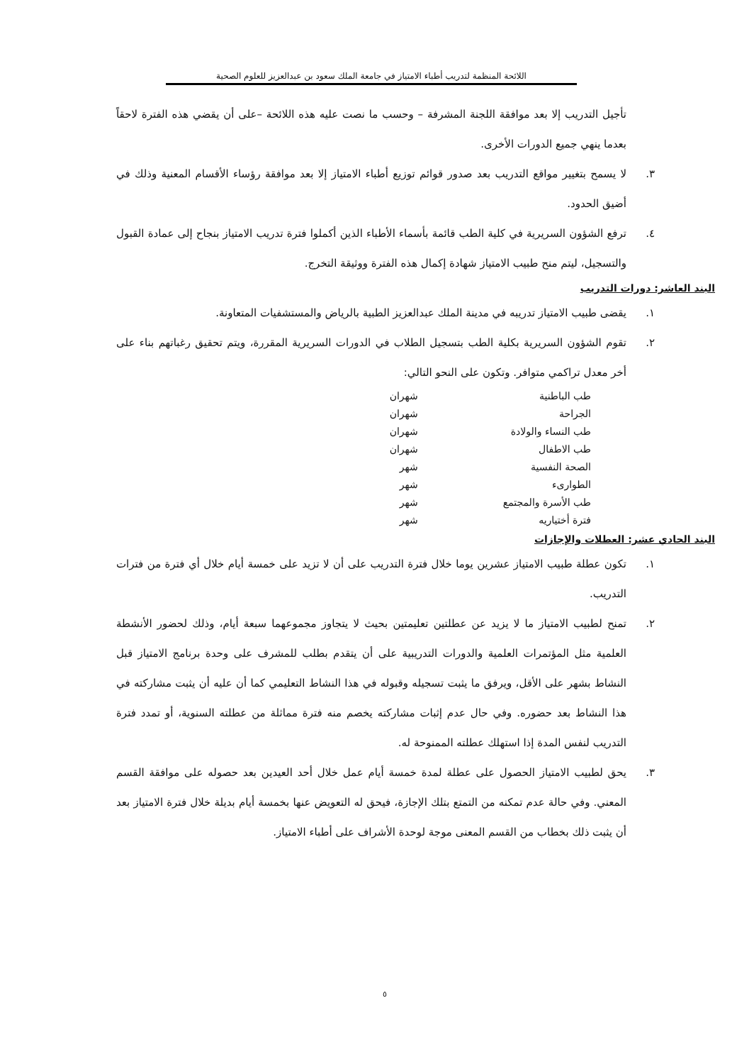اللائحة المنظمة لتدريب أطباء الامتياز في جامعة الملك سعود بن عبدالعزيز للعلوم الصحية
تأجيل التدريب إلا بعد موافقة اللجنة المشرفة – وحسب ما نصت عليه هذه اللائحة –على أن يقضي هذه الفترة لاحقاً بعدما ينهي جميع الدورات الأخرى.
٣. لا يسمح بتغيير مواقع التدريب بعد صدور قوائم توزيع أطباء الامتياز إلا بعد موافقة رؤساء الأقسام المعنية وذلك في أضيق الحدود.
٤. ترفع الشؤون السريرية في كلية الطب قائمة بأسماء الأطباء الذين أكملوا فترة تدريب الامتياز بنجاح إلى عمادة القبول والتسجيل، ليتم منح طبيب الامتياز شهادة إكمال هذه الفترة ووثيقة التخرج.
البند العاشر: دورات التدريب
١. يقضى طبيب الامتياز تدريبه في مدينة الملك عبدالعزيز الطبية بالرياض والمستشفيات المتعاونة.
٢. تقوم الشؤون السريرية بكلية الطب بتسجيل الطلاب في الدورات السريرية المقررة، ويتم تحقيق رغباتهم بناء على أخر معدل تراكمي متوافر. وتكون على النحو التالي:
| طب الباطنية | شهران |
| الجراحة | شهران |
| طب النساء والولادة | شهران |
| طب الاطفال | شهران |
| الصحة النفسية | شهر |
| الطوارىء | شهر |
| طب الأسرة والمجتمع | شهر |
| فترة أختياريه | شهر |
البند الحادي عشر: العطلات والإجازات
١. تكون عطلة طبيب الامتياز عشرين يوما خلال فترة التدريب على أن لا تزيد على خمسة أيام خلال أي فترة من فترات التدريب.
٢. تمنح لطبيب الامتياز ما لا يزيد عن عطلتين تعليمتين بحيث لا يتجاوز مجموعهما سبعة أيام، وذلك لحضور الأنشطة العلمية مثل المؤتمرات العلمية والدورات التدريبية على أن يتقدم بطلب للمشرف على وحدة برنامج الامتياز قبل النشاط بشهر على الأقل، ويرفق ما يثبت تسجيله وقبوله في هذا النشاط التعليمي كما أن عليه أن يثبت مشاركته في هذا النشاط بعد حضوره. وفي حال عدم إثبات مشاركته يخصم منه فترة مماثلة من عطلته السنوية، أو تمدد فترة التدريب لنفس المدة إذا استهلك عطلته الممنوحة له.
٣. يحق لطبيب الامتياز الحصول على عطلة لمدة خمسة أيام عمل خلال أحد العيدين بعد حصوله على موافقة القسم المعني. وفي حالة عدم تمكنه من التمتع بتلك الإجازة، فيحق له التعويض عنها بخمسة أيام بديلة خلال فترة الامتياز بعد أن يثبت ذلك بخطاب من القسم المعنى موجة لوحدة الأشراف على أطباء الامتياز.
٥